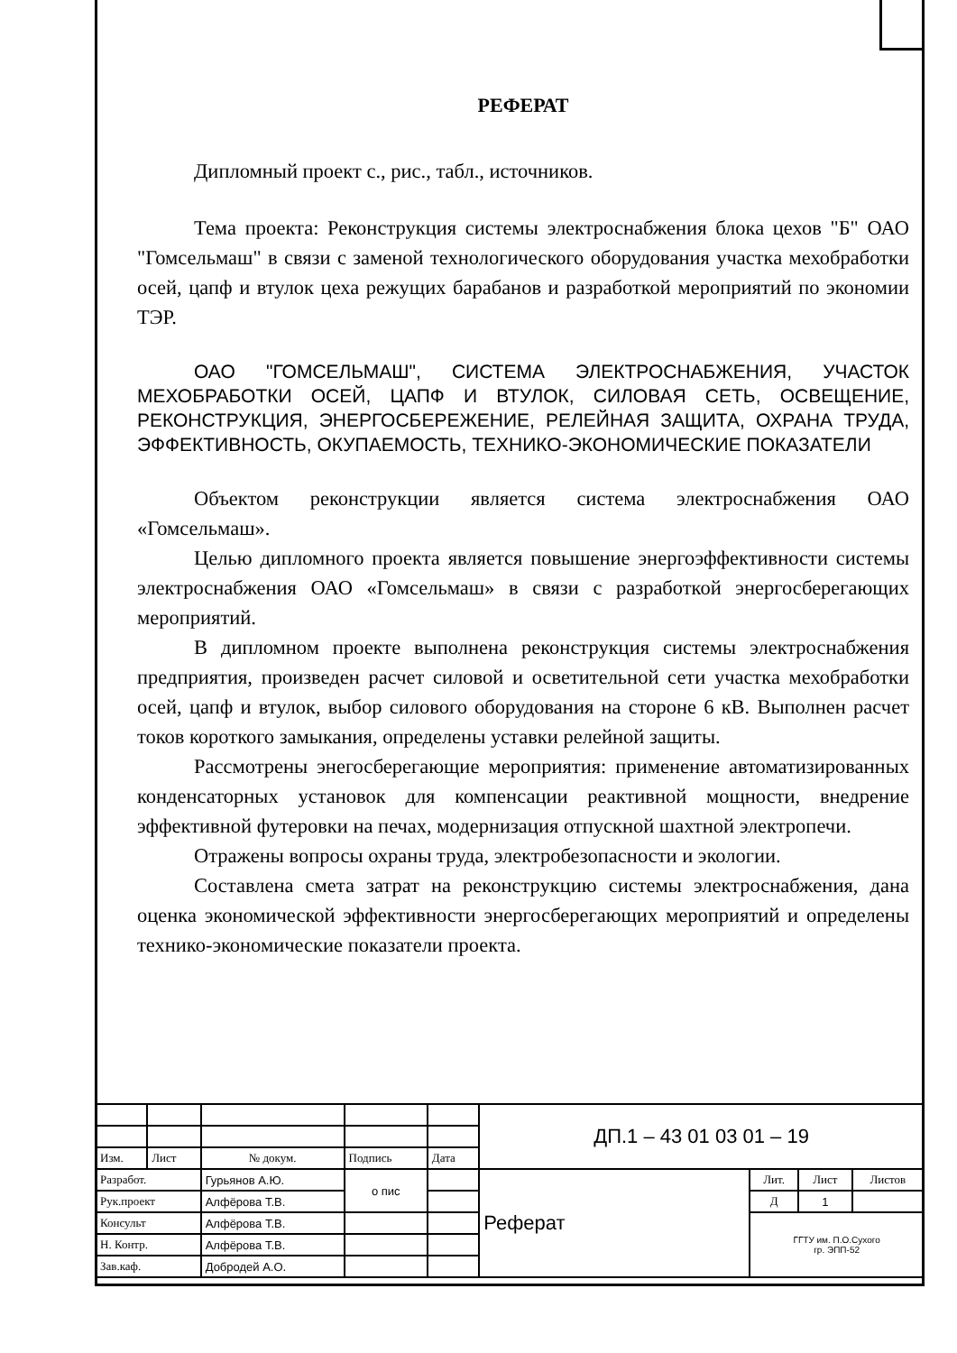РЕФЕРАТ
Дипломный проект с., рис., табл., источников.
Тема проекта: Реконструкция системы электроснабжения блока цехов "Б" ОАО "Гомсельмаш" в связи с заменой технологического оборудования участка мехобработки осей, цапф и втулок цеха режущих барабанов и разработкой мероприятий по экономии ТЭР.
ОАО "ГОМСЕЛЬМАШ", СИСТЕМА ЭЛЕКТРОСНАБЖЕНИЯ, УЧАСТОК МЕХОБРАБОТКИ ОСЕЙ, ЦАПФ И ВТУЛОК, СИЛОВАЯ СЕТЬ, ОСВЕЩЕНИЕ, РЕКОНСТРУКЦИЯ, ЭНЕРГОСБЕРЕЖЕНИЕ, РЕЛЕЙНАЯ ЗАЩИТА, ОХРАНА ТРУДА, ЭФФЕКТИВНОСТЬ, ОКУПАЕМОСТЬ, ТЕХНИКО-ЭКОНОМИЧЕСКИЕ ПОКАЗАТЕЛИ
Объектом реконструкции является система электроснабжения ОАО «Гомсельмаш».
Целью дипломного проекта является повышение энергоэффективности системы электроснабжения ОАО «Гомсельмаш» в связи с разработкой энергосберегающих мероприятий.
В дипломном проекте выполнена реконструкция системы электроснабжения предприятия, произведен расчет силовой и осветительной сети участка мехобработки осей, цапф и втулок, выбор силового оборудования на стороне 6 кВ. Выполнен расчет токов короткого замыкания, определены уставки релейной защиты.
Рассмотрены энегосберегающие мероприятия: применение автоматизированных конденсаторных установок для компенсации реактивной мощности, внедрение эффективной футеровки на печах, модернизация отпускной шахтной электропечи.
Отражены вопросы охраны труда, электробезопасности и экологии.
Составлена смета затрат на реконструкцию системы электроснабжения, дана оценка экономической эффективности энергосберегающих мероприятий и определены технико-экономические показатели проекта.
| | | | | | ДП.1 – 43 01 03 01 – 19 | | | |
| Изм. | Лист | № докум. | Подпись | Дата | | | | |
| Разработ. | | Гурьянов А.Ю. | о пис | | Реферат | Лит. | Лист | Листов |
| Рук.проект | | Алфёрова Т.В. | | | | Д | 1 | |
| Консульт | | Алфёрова Т.В. | | | | ГГТУ им. П.О.Сухого гр. ЭПП-52 | | |
| Н. Контр. | | Алфёрова Т.В. | | | | | | |
| Зав.каф. | | Добродей А.О. | | | | | | |